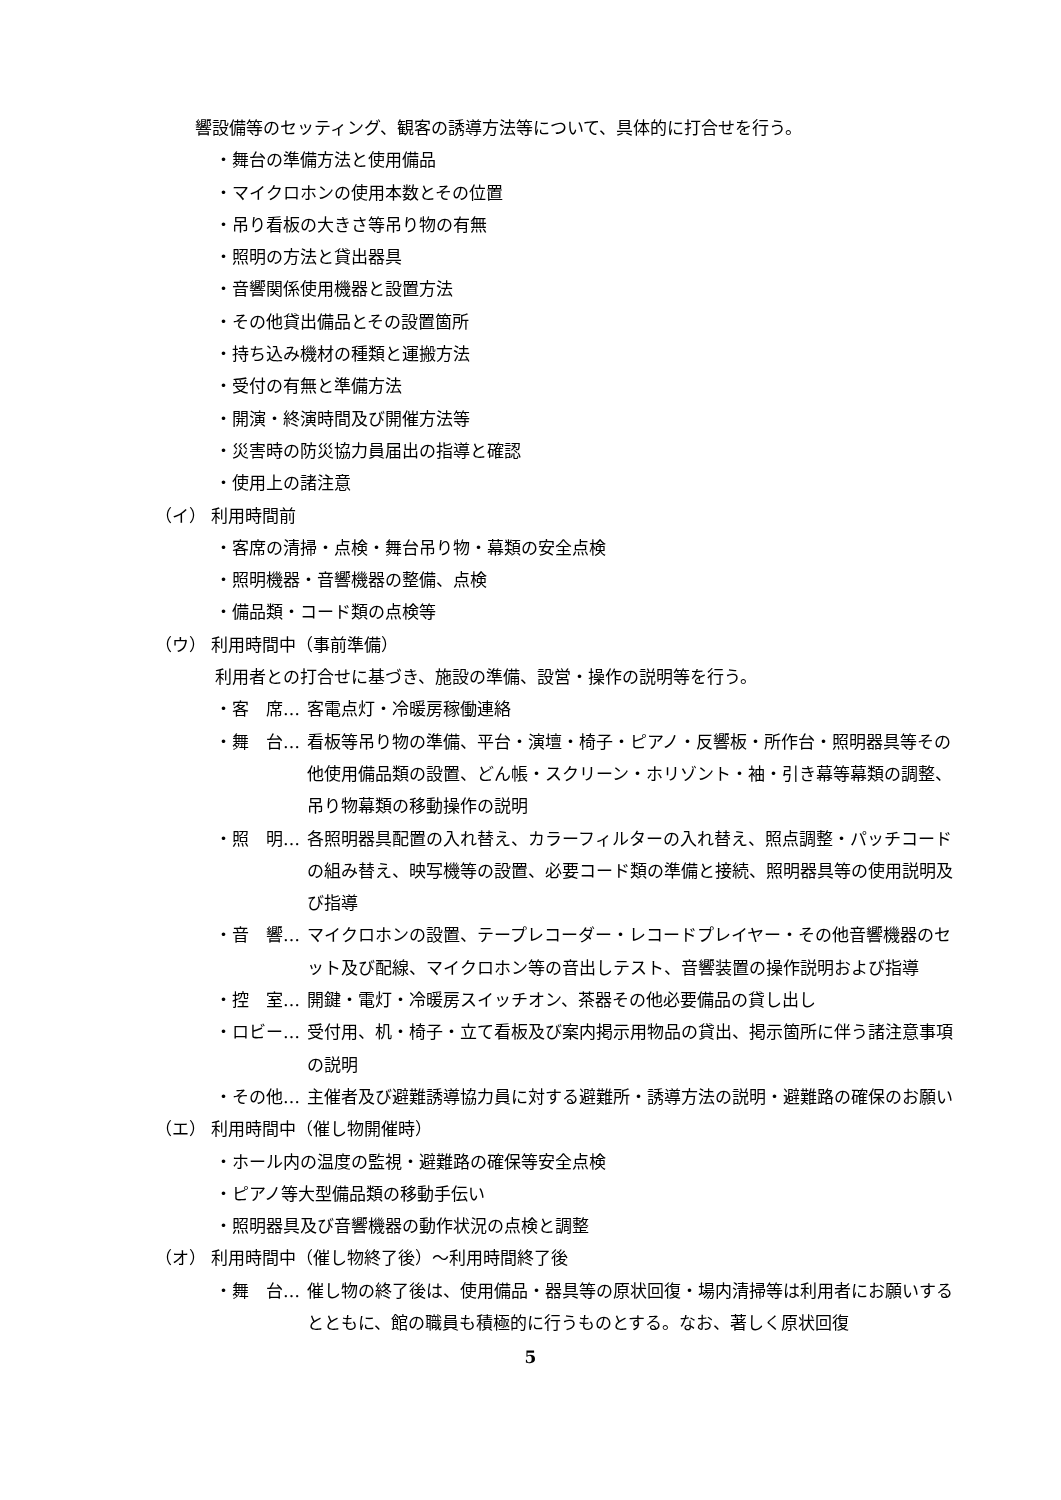響設備等のセッティング、観客の誘導方法等について、具体的に打合せを行う。
・舞台の準備方法と使用備品
・マイクロホンの使用本数とその位置
・吊り看板の大きさ等吊り物の有無
・照明の方法と貸出器具
・音響関係使用機器と設置方法
・その他貸出備品とその設置箇所
・持ち込み機材の種類と運搬方法
・受付の有無と準備方法
・開演・終演時間及び開催方法等
・災害時の防災協力員届出の指導と確認
・使用上の諸注意
（イ） 利用時間前
・客席の清掃・点検・舞台吊り物・幕類の安全点検
・照明機器・音響機器の整備、点検
・備品類・コード類の点検等
（ウ） 利用時間中（事前準備）
利用者との打合せに基づき、施設の準備、設営・操作の説明等を行う。
・客　席… 客電点灯・冷暖房稼働連絡
・舞　台… 看板等吊り物の準備、平台・演壇・椅子・ピアノ・反響板・所作台・照明器具等その他使用備品類の設置、どん帳・スクリーン・ホリゾント・袖・引き幕等幕類の調整、吊り物幕類の移動操作の説明
・照　明… 各照明器具配置の入れ替え、カラーフィルターの入れ替え、照点調整・パッチコードの組み替え、映写機等の設置、必要コード類の準備と接続、照明器具等の使用説明及び指導
・音　響… マイクロホンの設置、テープレコーダー・レコードプレイヤー・その他音響機器のセット及び配線、マイクロホン等の音出しテスト、音響装置の操作説明および指導
・控　室… 開鍵・電灯・冷暖房スイッチオン、茶器その他必要備品の貸し出し
・ロビー… 受付用、机・椅子・立て看板及び案内掲示用物品の貸出、掲示箇所に伴う諸注意事項の説明
・その他… 主催者及び避難誘導協力員に対する避難所・誘導方法の説明・避難路の確保のお願い
（エ） 利用時間中（催し物開催時）
・ホール内の温度の監視・避難路の確保等安全点検
・ピアノ等大型備品類の移動手伝い
・照明器具及び音響機器の動作状況の点検と調整
（オ） 利用時間中（催し物終了後）～利用時間終了後
・舞　台… 催し物の終了後は、使用備品・器具等の原状回復・場内清掃等は利用者にお願いするとともに、館の職員も積極的に行うものとする。なお、著しく原状回復
5